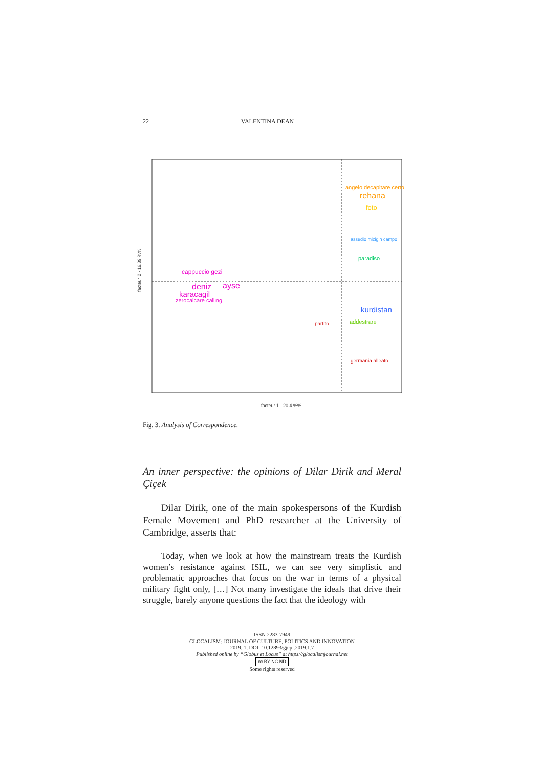22 VALENTINA DEAN
angelo decapitare certo
rehana
foto
assedio mizigin campo
paradiso
cappuccio gezi
deniz
ayse
karacagil
zerocalcare calling
kurdistan
addestrare
partito
germania alleato
facteur 1 - 20.4 %%
facteur 2 - 16.89 %%
Fig. 3. Analysis of Correspondence.
An inner perspective: the opinions of Dilar Dirik and Meral Çiçek
Dilar Dirik, one of the main spokespersons of the Kurdish Female Movement and PhD researcher at the University of Cambridge, asserts that:
Today, when we look at how the mainstream treats the Kurdish women’s resistance against ISIL, we can see very simplistic and problematic approaches that focus on the war in terms of a physical military fight only, […] Not many investigate the ideals that drive their struggle, barely anyone questions the fact that the ideology with
ISSN 2283-7949
GLOCALISM: JOURNAL OF CULTURE, POLITICS AND INNOVATION
2019, 1, DOI: 10.12893/gjcpi.2019.1.7
Published online by “Globus et Locus” at https://glocalismjournal.net
cc BY NC ND
Some rights reserved